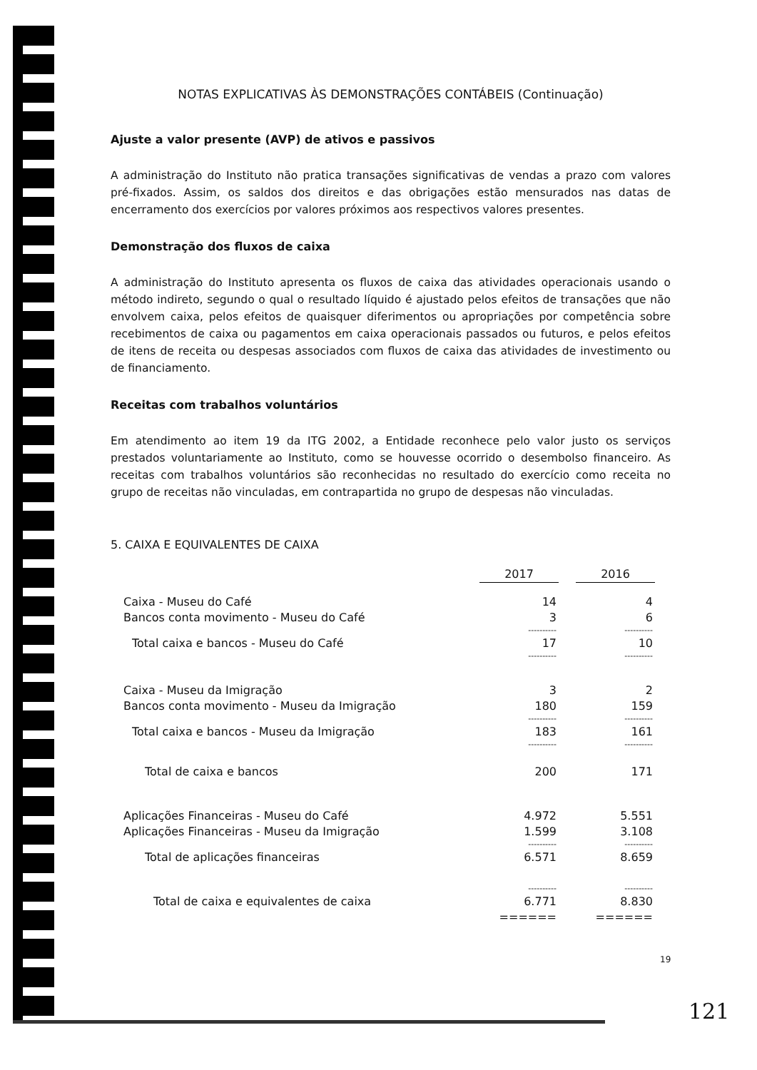NOTAS EXPLICATIVAS ÀS DEMONSTRAÇÕES CONTÁBEIS (Continuação)
Ajuste a valor presente (AVP) de ativos e passivos
A administração do Instituto não pratica transações significativas de vendas a prazo com valores pré-fixados. Assim, os saldos dos direitos e das obrigações estão mensurados nas datas de encerramento dos exercícios por valores próximos aos respectivos valores presentes.
Demonstração dos fluxos de caixa
A administração do Instituto apresenta os fluxos de caixa das atividades operacionais usando o método indireto, segundo o qual o resultado líquido é ajustado pelos efeitos de transações que não envolvem caixa, pelos efeitos de quaisquer diferimentos ou apropriações por competência sobre recebimentos de caixa ou pagamentos em caixa operacionais passados ou futuros, e pelos efeitos de itens de receita ou despesas associados com fluxos de caixa das atividades de investimento ou de financiamento.
Receitas com trabalhos voluntários
Em atendimento ao item 19 da ITG 2002, a Entidade reconhece pelo valor justo os serviços prestados voluntariamente ao Instituto, como se houvesse ocorrido o desembolso financeiro. As receitas com trabalhos voluntários são reconhecidas no resultado do exercício como receita no grupo de receitas não vinculadas, em contrapartida no grupo de despesas não vinculadas.
5. CAIXA E EQUIVALENTES DE CAIXA
| | 2017 | 2016 |
| --- | --- | --- |
| Caixa - Museu do Café | 14 | 4 |
| Bancos conta movimento - Museu do Café | 3 | 6 |
| | ---------- | ---------- |
| Total caixa e bancos - Museu do Café | 17 | 10 |
| | ---------- | ---------- |
| Caixa - Museu da Imigração | 3 | 2 |
| Bancos conta movimento - Museu da Imigração | 180 | 159 |
| | ---------- | ---------- |
| Total caixa e bancos - Museu da Imigração | 183 | 161 |
| | ---------- | ---------- |
| Total de caixa e bancos | 200 | 171 |
| Aplicações Financeiras - Museu do Café | 4.972 | 5.551 |
| Aplicações Financeiras - Museu da Imigração | 1.599 | 3.108 |
| | ---------- | ---------- |
| Total de aplicações financeiras | 6.571 | 8.659 |
| | ---------- | ---------- |
| Total de caixa e equivalentes de caixa | 6.771 | 8.830 |
| | ====== | ====== |
19
121